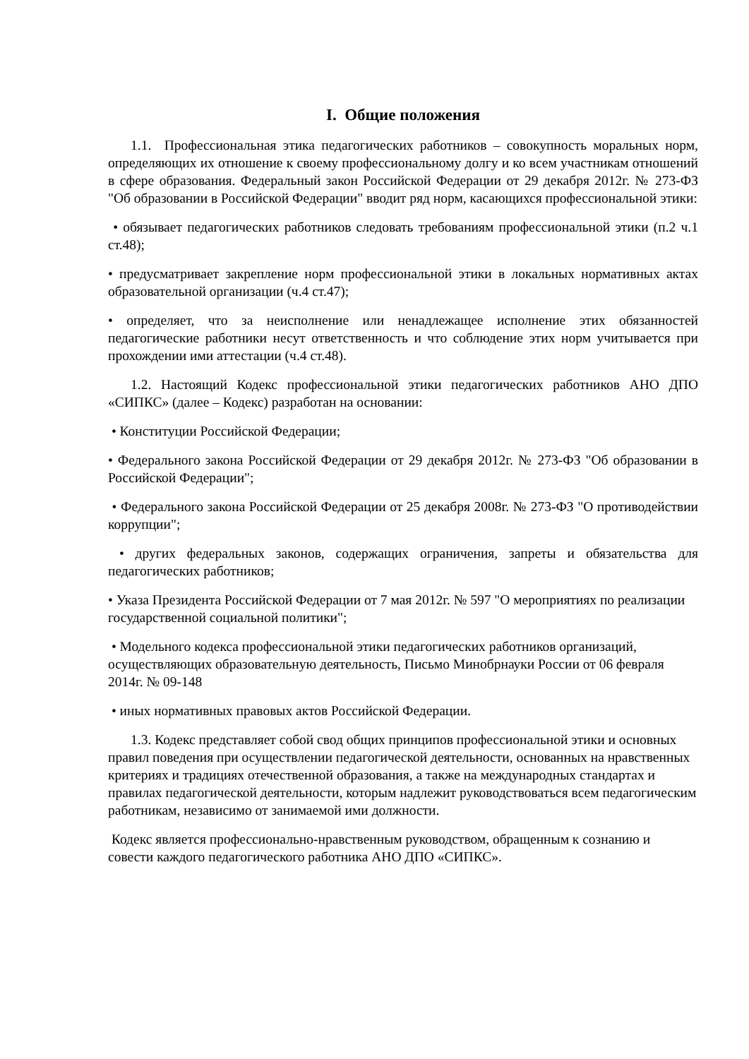I. Общие положения
1.1. Профессиональная этика педагогических работников – совокупность моральных норм, определяющих их отношение к своему профессиональному долгу и ко всем участникам отношений в сфере образования. Федеральный закон Российской Федерации от 29 декабря 2012г. № 273-ФЗ "Об образовании в Российской Федерации" вводит ряд норм, касающихся профессиональной этики:
• обязывает педагогических работников следовать требованиям профессиональной этики (п.2 ч.1 ст.48);
• предусматривает закрепление норм профессиональной этики в локальных нормативных актах образовательной организации (ч.4 ст.47);
• определяет, что за неисполнение или ненадлежащее исполнение этих обязанностей педагогические работники несут ответственность и что соблюдение этих норм учитывается при прохождении ими аттестации (ч.4 ст.48).
1.2. Настоящий Кодекс профессиональной этики педагогических работников АНО ДПО «СИПКС» (далее – Кодекс) разработан на основании:
• Конституции Российской Федерации;
• Федерального закона Российской Федерации от 29 декабря 2012г. № 273-ФЗ "Об образовании в Российской Федерации";
• Федерального закона Российской Федерации от 25 декабря 2008г. № 273-ФЗ "О противодействии коррупции";
• других федеральных законов, содержащих ограничения, запреты и обязательства для педагогических работников;
• Указа Президента Российской Федерации от 7 мая 2012г. № 597 "О мероприятиях по реализации государственной социальной политики";
• Модельного кодекса профессиональной этики педагогических работников организаций, осуществляющих образовательную деятельность, Письмо Минобрнауки России от 06 февраля 2014г. № 09-148
• иных нормативных правовых актов Российской Федерации.
1.3. Кодекс представляет собой свод общих принципов профессиональной этики и основных правил поведения при осуществлении педагогической деятельности, основанных на нравственных критериях и традициях отечественной образования, а также на международных стандартах и правилах педагогической деятельности, которым надлежит руководствоваться всем педагогическим работникам, независимо от занимаемой ими должности.
Кодекс является профессионально-нравственным руководством, обращенным к сознанию и совести каждого педагогического работника АНО ДПО «СИПКС».